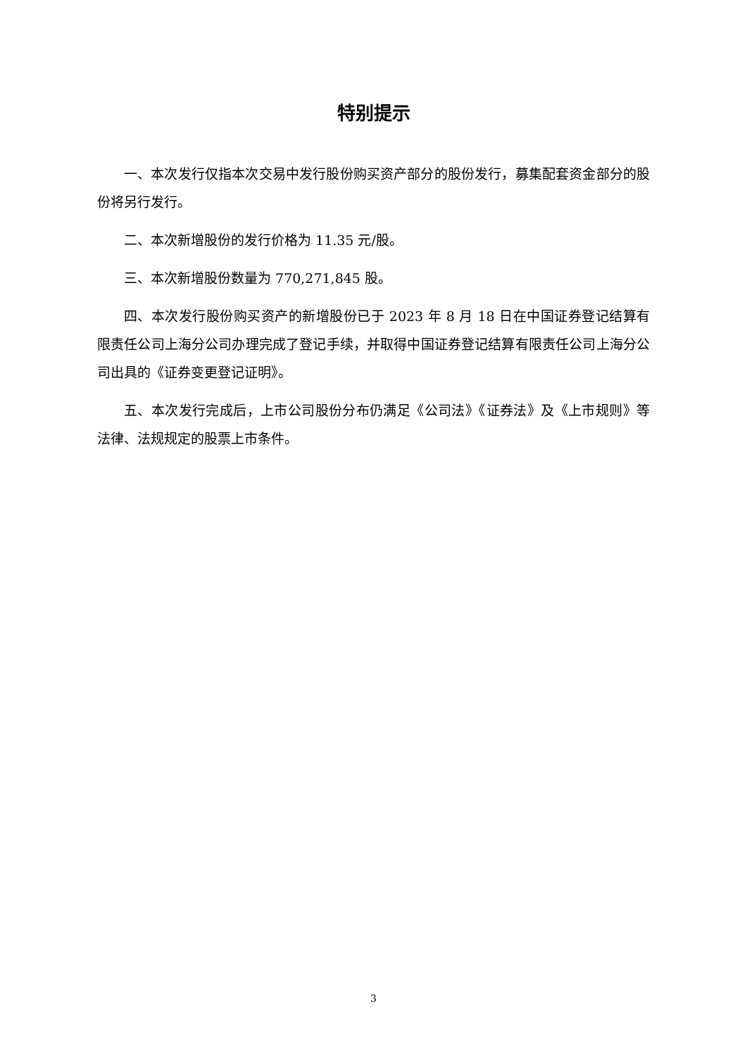特别提示
一、本次发行仅指本次交易中发行股份购买资产部分的股份发行，募集配套资金部分的股份将另行发行。
二、本次新增股份的发行价格为 11.35 元/股。
三、本次新增股份数量为 770,271,845 股。
四、本次发行股份购买资产的新增股份已于 2023 年 8 月 18 日在中国证券登记结算有限责任公司上海分公司办理完成了登记手续，并取得中国证券登记结算有限责任公司上海分公司出具的《证券变更登记证明》。
五、本次发行完成后，上市公司股份分布仍满足《公司法》《证券法》及《上市规则》等法律、法规规定的股票上市条件。
3